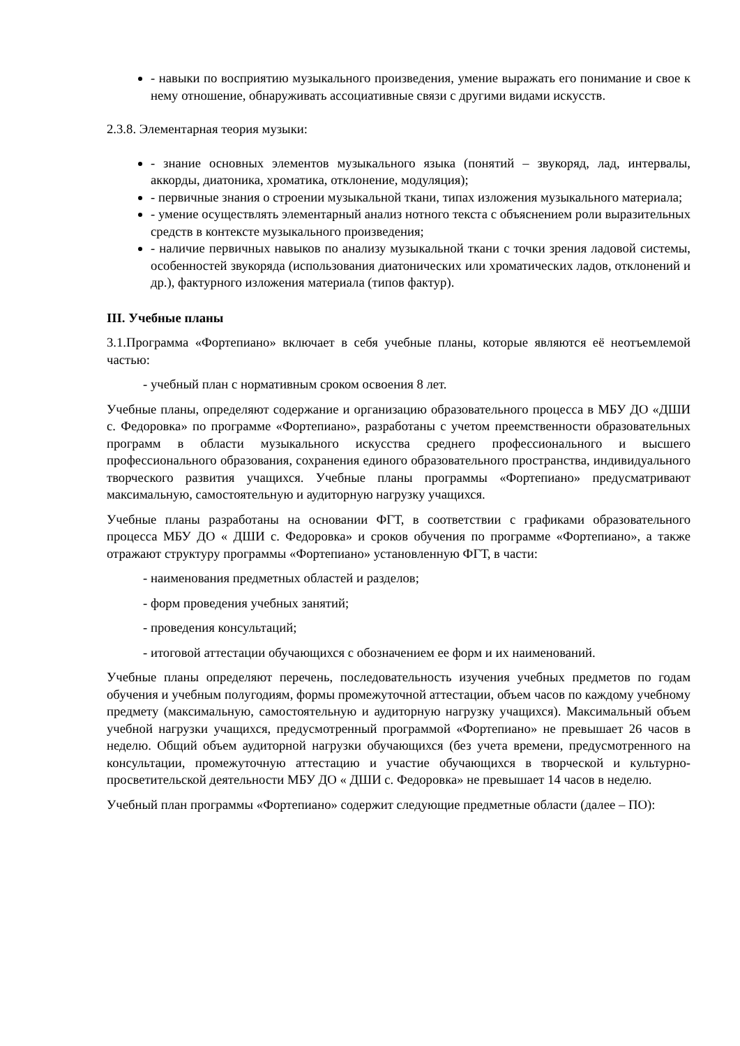- навыки по восприятию музыкального произведения, умение выражать его понимание и свое к нему отношение, обнаруживать ассоциативные связи с другими видами искусств.
2.3.8. Элементарная теория музыки:
- знание основных элементов музыкального языка (понятий – звукоряд, лад, интервалы, аккорды, диатоника, хроматика, отклонение, модуляция);
- первичные знания о строении музыкальной ткани, типах изложения музыкального материала;
- умение осуществлять элементарный анализ нотного текста с объяснением роли выразительных средств в контексте музыкального произведения;
- наличие первичных навыков по анализу музыкальной ткани с точки зрения ладовой системы, особенностей звукоряда (использования диатонических или хроматических ладов, отклонений и др.), фактурного изложения материала (типов фактур).
III. Учебные планы
3.1.Программа «Фортепиано» включает в себя учебные планы, которые являются её неотъемлемой частью:
- учебный план с нормативным сроком освоения 8 лет.
Учебные планы, определяют содержание и организацию образовательного процесса в МБУ ДО «ДШИ с. Федоровка» по программе «Фортепиано», разработаны с учетом преемственности образовательных программ в области музыкального искусства среднего профессионального и высшего профессионального образования, сохранения единого образовательного пространства, индивидуального творческого развития учащихся. Учебные планы программы «Фортепиано» предусматривают максимальную, самостоятельную и аудиторную нагрузку учащихся.
Учебные планы разработаны на основании ФГТ, в соответствии с графиками образовательного процесса МБУ ДО « ДШИ с. Федоровка» и сроков обучения по программе «Фортепиано», а также отражают структуру программы «Фортепиано» установленную ФГТ, в части:
- наименования предметных областей и разделов;
- форм проведения учебных занятий;
- проведения консультаций;
- итоговой аттестации обучающихся с обозначением ее форм и их наименований.
Учебные планы определяют перечень, последовательность изучения учебных предметов по годам обучения и учебным полугодиям, формы промежуточной аттестации, объем часов по каждому учебному предмету (максимальную, самостоятельную и аудиторную нагрузку учащихся). Максимальный объем учебной нагрузки учащихся, предусмотренный программой «Фортепиано» не превышает 26 часов в неделю. Общий объем аудиторной нагрузки обучающихся (без учета времени, предусмотренного на консультации, промежуточную аттестацию и участие обучающихся в творческой и культурно-просветительской деятельности МБУ ДО « ДШИ с. Федоровка» не превышает 14 часов в неделю.
Учебный план программы «Фортепиано» содержит следующие предметные области (далее – ПО):